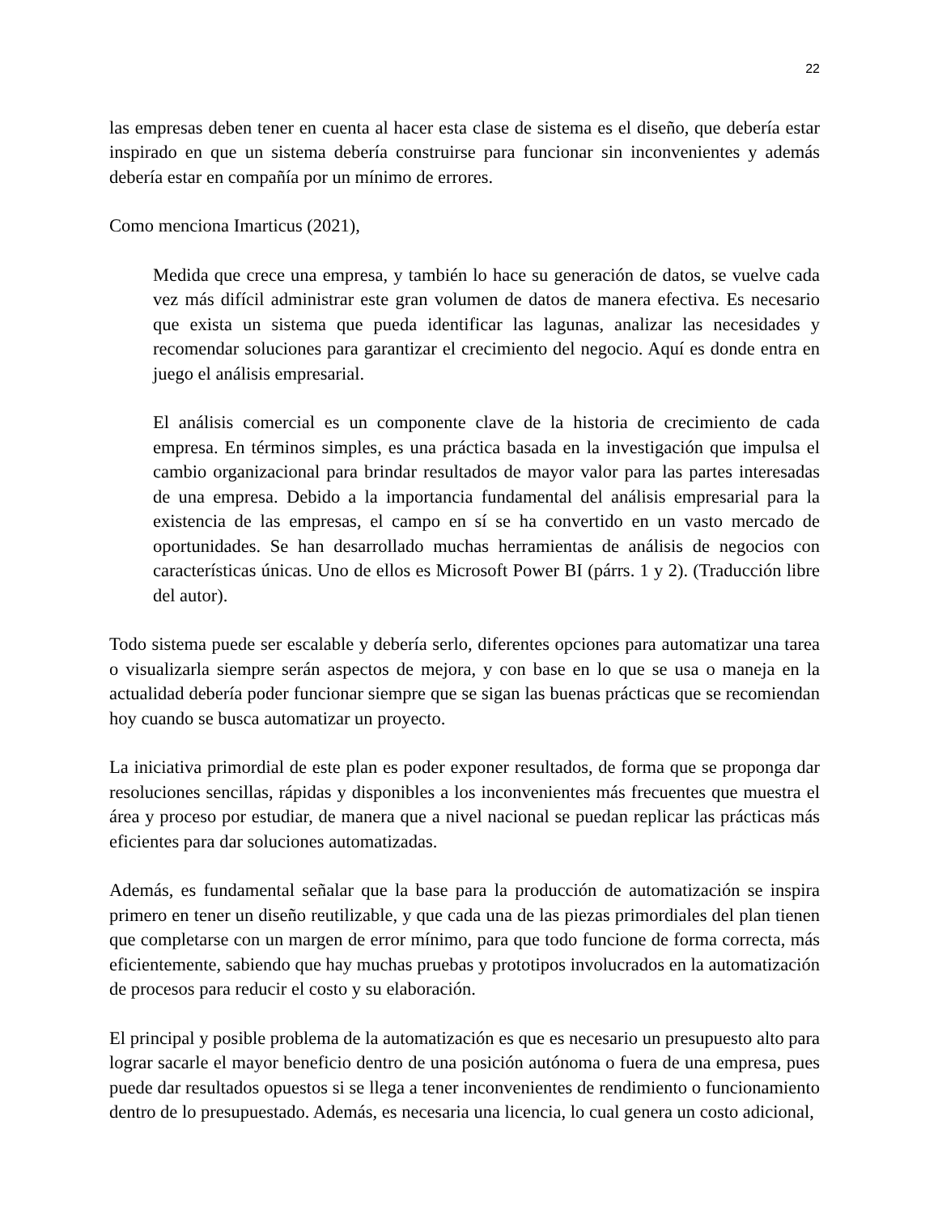22
las empresas deben tener en cuenta al hacer esta clase de sistema es el diseño, que debería estar inspirado en que un sistema debería construirse para funcionar sin inconvenientes y además debería estar en compañía por un mínimo de errores.
Como menciona Imarticus (2021),
Medida que crece una empresa, y también lo hace su generación de datos, se vuelve cada vez más difícil administrar este gran volumen de datos de manera efectiva. Es necesario que exista un sistema que pueda identificar las lagunas, analizar las necesidades y recomendar soluciones para garantizar el crecimiento del negocio. Aquí es donde entra en juego el análisis empresarial.
El análisis comercial es un componente clave de la historia de crecimiento de cada empresa. En términos simples, es una práctica basada en la investigación que impulsa el cambio organizacional para brindar resultados de mayor valor para las partes interesadas de una empresa. Debido a la importancia fundamental del análisis empresarial para la existencia de las empresas, el campo en sí se ha convertido en un vasto mercado de oportunidades. Se han desarrollado muchas herramientas de análisis de negocios con características únicas. Uno de ellos es Microsoft Power BI (párrs. 1 y 2). (Traducción libre del autor).
Todo sistema puede ser escalable y debería serlo, diferentes opciones para automatizar una tarea o visualizarla siempre serán aspectos de mejora, y con base en lo que se usa o maneja en la actualidad debería poder funcionar siempre que se sigan las buenas prácticas que se recomiendan hoy cuando se busca automatizar un proyecto.
La iniciativa primordial de este plan es poder exponer resultados, de forma que se proponga dar resoluciones sencillas, rápidas y disponibles a los inconvenientes más frecuentes que muestra el área y proceso por estudiar, de manera que a nivel nacional se puedan replicar las prácticas más eficientes para dar soluciones automatizadas.
Además, es fundamental señalar que la base para la producción de automatización se inspira primero en tener un diseño reutilizable, y que cada una de las piezas primordiales del plan tienen que completarse con un margen de error mínimo, para que todo funcione de forma correcta, más eficientemente, sabiendo que hay muchas pruebas y prototipos involucrados en la automatización de procesos para reducir el costo y su elaboración.
El principal y posible problema de la automatización es que es necesario un presupuesto alto para lograr sacarle el mayor beneficio dentro de una posición autónoma o fuera de una empresa, pues puede dar resultados opuestos si se llega a tener inconvenientes de rendimiento o funcionamiento dentro de lo presupuestado. Además, es necesaria una licencia, lo cual genera un costo adicional,